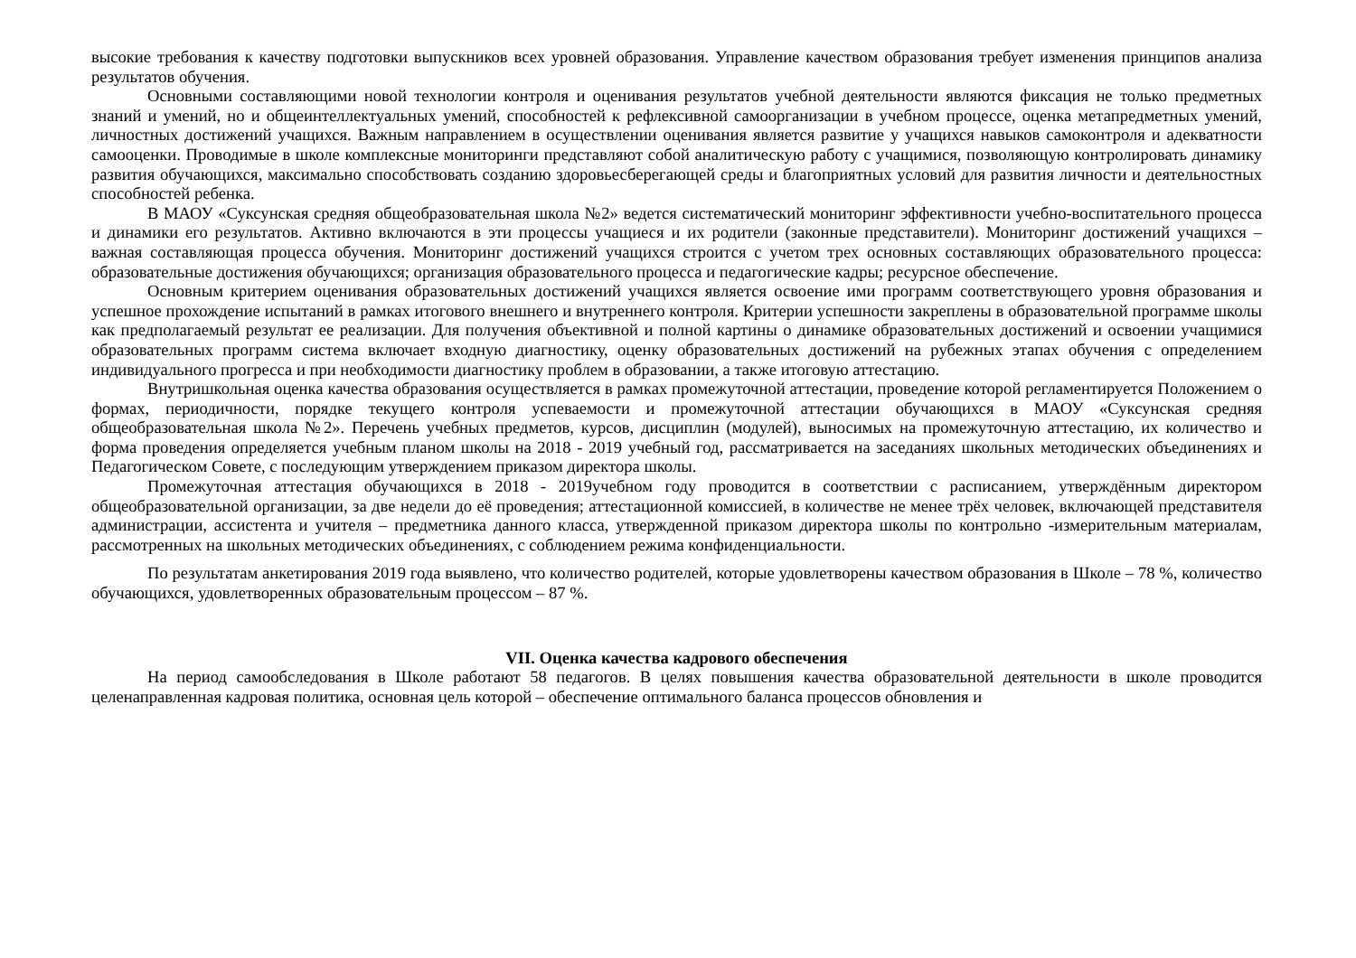высокие требования к качеству подготовки выпускников всех уровней образования. Управление качеством образования требует изменения принципов анализа результатов обучения.
Основными составляющими новой технологии контроля и оценивания результатов учебной деятельности являются фиксация не только предметных знаний и умений, но и общеинтеллектуальных умений, способностей к рефлексивной самоорганизации в учебном процессе, оценка метапредметных умений, личностных достижений учащихся. Важным направлением в осуществлении оценивания является развитие у учащихся навыков самоконтроля и адекватности самооценки. Проводимые в школе комплексные мониторинги представляют собой аналитическую работу с учащимися, позволяющую контролировать динамику развития обучающихся, максимально способствовать созданию здоровьесберегающей среды и благоприятных условий для развития личности и деятельностных способностей ребенка.
В МАОУ «Суксунская средняя общеобразовательная школа №2» ведется систематический мониторинг эффективности учебно-воспитательного процесса и динамики его результатов. Активно включаются в эти процессы учащиеся и их родители (законные представители). Мониторинг достижений учащихся – важная составляющая процесса обучения. Мониторинг достижений учащихся строится с учетом трех основных составляющих образовательного процесса: образовательные достижения обучающихся; организация образовательного процесса и педагогические кадры; ресурсное обеспечение.
Основным критерием оценивания образовательных достижений учащихся является освоение ими программ соответствующего уровня образования и успешное прохождение испытаний в рамках итогового внешнего и внутреннего контроля. Критерии успешности закреплены в образовательной программе школы как предполагаемый результат ее реализации. Для получения объективной и полной картины о динамике образовательных достижений и освоении учащимися образовательных программ система включает входную диагностику, оценку образовательных достижений на рубежных этапах обучения с определением индивидуального прогресса и при необходимости диагностику проблем в образовании, а также итоговую аттестацию.
Внутришкольная оценка качества образования осуществляется в рамках промежуточной аттестации, проведение которой регламентируется Положением о формах, периодичности, порядке текущего контроля успеваемости и промежуточной аттестации обучающихся в МАОУ «Суксунская средняя общеобразовательная школа №2». Перечень учебных предметов, курсов, дисциплин (модулей), выносимых на промежуточную аттестацию, их количество и форма проведения определяется учебным планом школы на 2018 - 2019 учебный год, рассматривается на заседаниях школьных методических объединениях и Педагогическом Совете, с последующим утверждением приказом директора школы.
Промежуточная аттестация обучающихся в 2018 - 2019учебном году проводится в соответствии с расписанием, утверждённым директором общеобразовательной организации, за две недели до её проведения; аттестационной комиссией, в количестве не менее трёх человек, включающей представителя администрации, ассистента и учителя – предметника данного класса, утвержденной приказом директора школы по контрольно -измерительным материалам, рассмотренных на школьных методических объединениях, с соблюдением режима конфиденциальности.
По результатам анкетирования 2019 года выявлено, что количество родителей, которые удовлетворены качеством образования в Школе – 78 %, количество обучающихся, удовлетворенных образовательным процессом – 87 %.
VII. Оценка качества кадрового обеспечения
На период самообследования в Школе работают 58 педагогов. В целях повышения качества образовательной деятельности в школе проводится целенаправленная кадровая политика, основная цель которой – обеспечение оптимального баланса процессов обновления и